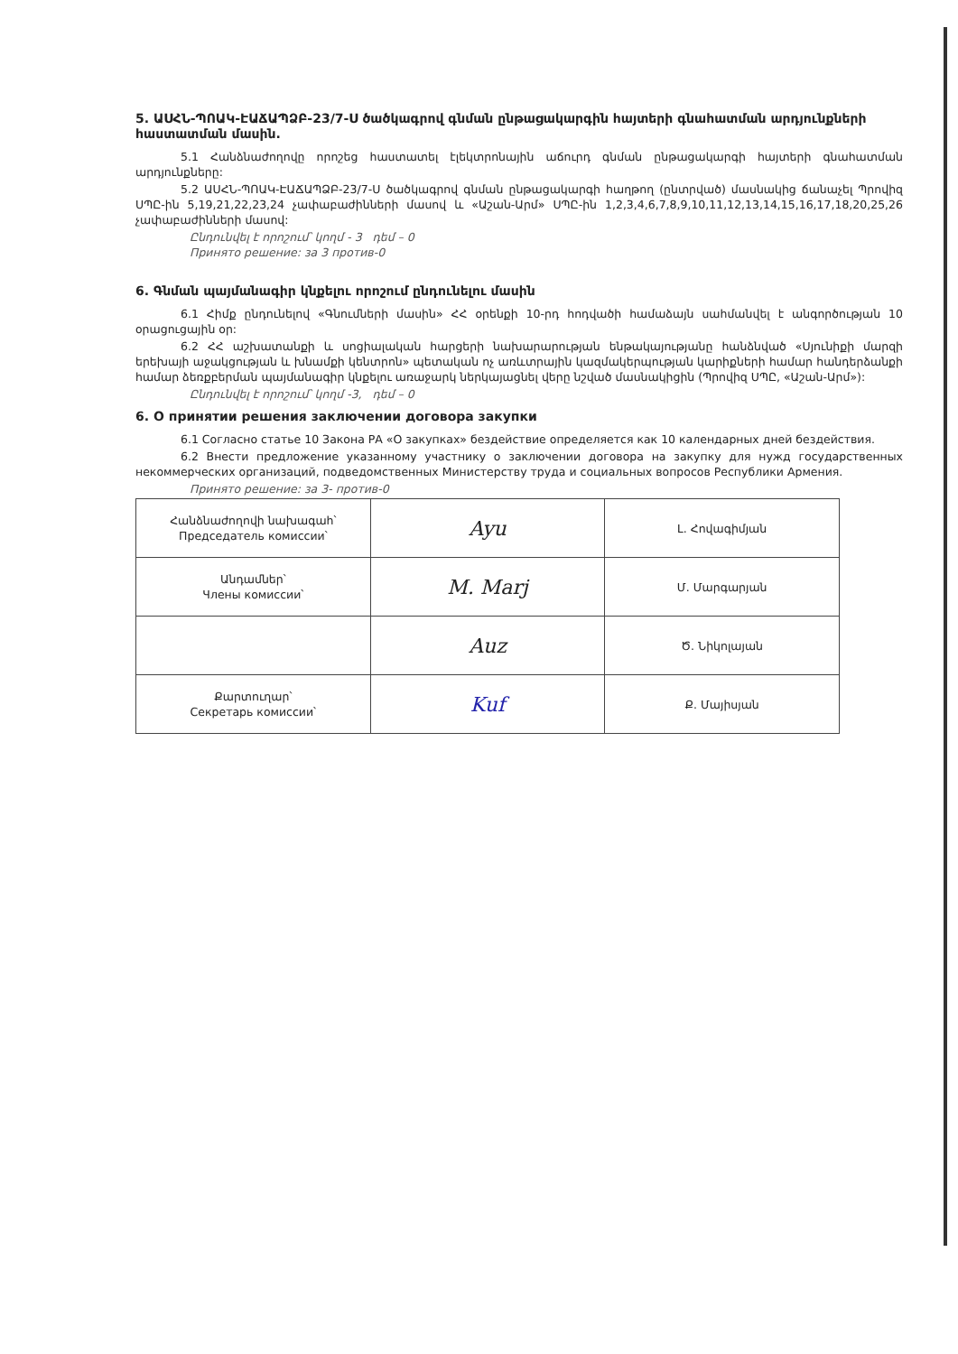5. ԱՍՀՆ-ՊՈԱԿ-ԷԱՃԱՊՁԲ-23/7-Ս ծածկագրով գնման ընթացակարգին հայտերի գնահատման արդյունքների հաստատման մասին.
5.1 Հանձնաժողովը որոշեց հաստատել էլեկտրոնային աճուրդ գնման ընթացակարգի հայտերի գնահատման արդյունքները:
5.2 ԱՍՀՆ-ՊՈԱԿ-ԷԱՃԱՊՁԲ-23/7-Ս ծածկագրով գնման ընթացակարգի հաղթող (ընտրված) մասնակից ճանաչել Պրովիզ ՍՊԸ-ին 5,19,21,22,23,24 չափաբաժինների մասով և «Աշան-Արմ» ՍՊԸ-ին 1,2,3,4,6,7,8,9,10,11,12,13,14,15,16,17,18,20,25,26 չափաբաժինների մասով:
Ընդունվել է որոշում՝ կողմ - 3 դեմ – 0
Принято решение: за 3 против-0
6. Գնման պայմանագիր կնքելու որոշում ընդունելու մասին
6.1 Հիմք ընդունելով «Գնումների մասին» ՀՀ օրենքի 10-րդ հոդվածի համաձայն սահմանվել է անգործության 10 օրացուցային օր:
6.2 ՀՀ աշխատանքի և սոցիալական հարցերի նախարարության ենթակայությանը հանձնված «Սյունիքի մարզի երեխայի աջակցության և խնամքի կենտրոն» պետական ոչ առևտրային կազմակերպության կարիքների համար հանդերձանքի համար ձեռքբերման պայմանագիր կնքելու առաջարկ ներկայացնել վերը նշված մասնակիցին (Պրովիզ ՍՊԸ, «Աշան-Արմ»):
Ընդունվել է որոշում՝ կողմ -3, դեմ – 0
6. О принятии решения заключении договора закупки
6.1 Согласно статье 10 Закона РА «О закупках» бездействие определяется как 10 календарных дней бездействия.
6.2 Внести предложение указанному участнику о заключении договора на закупку для нужд государственных некоммерческих организаций, подведомственных Министерству труда и социальных вопросов Республики Армения.
Принято решение: за 3- против-0
| Հանձնաժողովի նախագահ՝ Председатель комиссии՝ | Ayu | Լ. Հովագիմյան |
| Անդամներ՝ Члены комиссии՝ | M. Marj | Մ. Մարգարյան |
| | Auz | Ծ. Նիկոլայան |
| Քարտուղար՝ Секретарь комиссии՝ | Kuf | Ք. Մայիսյան |